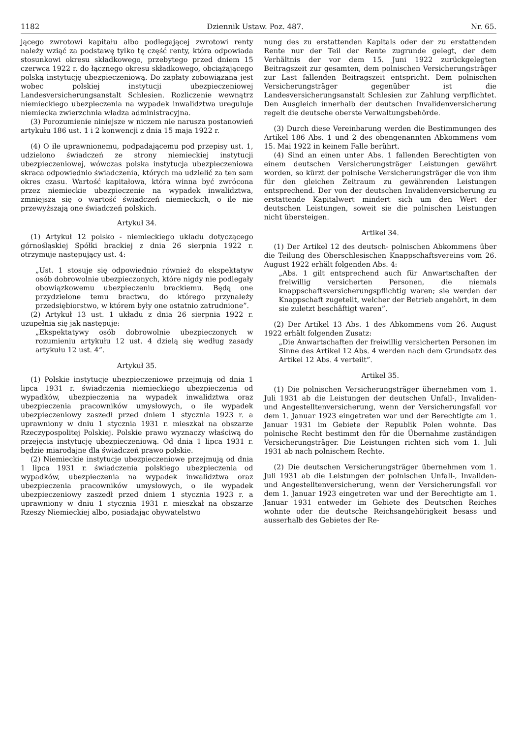1182 Dziennik Ustaw. Poz. 487. Nr. 65.
jącego zwrotowi kapitału albo podlegającej zwrotowi renty należy wziąć za podstawę tylko tę część renty, która odpowiada stosunkowi okresu składkowego, przebytego przed dniem 15 czerwca 1922 r. do łącznego okresu składkowego, obciążającego polską instytucję ubezpieczeniową. Do zapłaty zobowiązana jest wobec polskiej instytucji ubezpieczeniowej Landesversicherungsanstalt Schlesien. Rozliczenie wewnątrz niemieckiego ubezpieczenia na wypadek inwalidztwa ureguluje niemiecka zwierzchnia władza administracyjna.
(3) Porozumienie niniejsze w niczem nie narusza postanowień artykułu 186 ust. 1 i 2 konwencji z dnia 15 maja 1922 r.
(4) O ile uprawnionemu, podpadającemu pod przepisy ust. 1, udzielono świadczeń ze strony niemieckiej instytucji ubezpieczeniowej, wówczas polska instytucja ubezpieczeniowa skraca odpowiednio świadczenia, których ma udzielić za ten sam okres czasu. Wartość kapitałowa, która winna być zwrócona przez niemieckie ubezpieczenie na wypadek inwalidztwa, zmniejsza się o wartość świadczeń niemieckich, o ile nie przewyższają one świadczeń polskich.
Artykuł 34.
(1) Artykuł 12 polsko - niemieckiego układu dotyczącego górnośląskiej Spółki brackiej z dnia 26 sierpnia 1922 r. otrzymuje następujący ust. 4:
„Ust. 1 stosuje się odpowiednio również do ekspektatyw osób dobrowolnie ubezpieczonych, które nigdy nie podlegały obowiązkowemu ubezpieczeniu brackiemu. Będą one przydzielone temu bractwu, do którego przynależy przedsiębiorstwo, w którem były one ostatnio zatrudnione”.
(2) Artykuł 13 ust. 1 układu z dnia 26 sierpnia 1922 r. uzupełnia się jak następuje:
„Ekspektatywy osób dobrowolnie ubezpieczonych w rozumieniu artykułu 12 ust. 4 dzielą się według zasady artykułu 12 ust. 4”.
Artykuł 35.
(1) Polskie instytucje ubezpieczeniowe przejmują od dnia 1 lipca 1931 r. świadczenia niemieckiego ubezpieczenia od wypadków, ubezpieczenia na wypadek inwalidztwa oraz ubezpieczenia pracowników umysłowych, o ile wypadek ubezpieczeniowy zaszedł przed dniem 1 stycznia 1923 r. a uprawniony w dniu 1 stycznia 1931 r. mieszkał na obszarze Rzeczypospolitej Polskiej. Polskie prawo wyznaczy właściwą do przejęcia instytucję ubezpieczeniową. Od dnia 1 lipca 1931 r. będzie miarodajne dla świadczeń prawo polskie.
(2) Niemieckie instytucje ubezpieczeniowe przejmują od dnia 1 lipca 1931 r. świadczenia polskiego ubezpieczenia od wypadków, ubezpieczenia na wypadek inwalidztwa oraz ubezpieczenia pracowników umysłowych, o ile wypadek ubezpieczeniowy zaszedł przed dniem 1 stycznia 1923 r. a uprawniony w dniu 1 stycznia 1931 r. mieszkał na obszarze Rzeszy Niemieckiej albo, posiadając obywatelstwo
nung des zu erstattenden Kapitals oder der zu erstattenden Rente nur der Teil der Rente zugrunde gelegt, der dem Verhältnis der vor dem 15. Juni 1922 zurückgelegten Beitragszeit zur gesamten, dem polnischen Versicherungsträger zur Last fallenden Beitragszeit entspricht. Dem polnischen Versicherungsträger gegenüber ist die Landesversicherungsanstalt Schlesien zur Zahlung verpflichtet. Den Ausgleich innerhalb der deutschen Invalidenversicherung regelt die deutsche oberste Verwaltungsbehörde.
(3) Durch diese Vereinbarung werden die Bestimmungen des Artikel 186 Abs. 1 und 2 des obengenannten Abkommens vom 15. Mai 1922 in keinem Falle berührt.
(4) Sind an einen unter Abs. 1 fallenden Berechtigten von einem deutschen Versicherungsträger Leistungen gewährt worden, so kürzt der polnische Versicherungsträger die von ihm für den gleichen Zeitraum zu gewährenden Leistungen entsprechend. Der von der deutschen Invalidenversicherung zu erstattende Kapitalwert mindert sich um den Wert der deutschen Leistungen, soweit sie die polnischen Leistungen nicht übersteigen.
Artikel 34.
(1) Der Artikel 12 des deutsch- polnischen Abkommens über die Teilung des Oberschlesischen Knappschaftsvereins vom 26. August 1922 erhält folgenden Abs. 4:
„Abs. 1 gilt entsprechend auch für Anwartschaften der freiwillig versicherten Personen, die niemals knappschaftsversicherungspflichtig waren; sie werden der Knappschaft zugeteilt, welcher der Betrieb angehört, in dem sie zuletzt beschäftigt waren”.
(2) Der Artikel 13 Abs. 1 des Abkommens vom 26. August 1922 erhält folgenden Zusatz:
„Die Anwartschaften der freiwillig versicherten Personen im Sinne des Artikel 12 Abs. 4 werden nach dem Grundsatz des Artikel 12 Abs. 4 verteilt”.
Artikel 35.
(1) Die polnischen Versicherungsträger übernehmen vom 1. Juli 1931 ab die Leistungen der deutschen Unfall-, Invaliden- und Angestelltenversicherung, wenn der Versicherungsfall vor dem 1. Januar 1923 eingetreten war und der Berechtigte am 1. Januar 1931 im Gebiete der Republik Polen wohnte. Das polnische Recht bestimmt den für die Übernahme zuständigen Versicherungsträger. Die Leistungen richten sich vom 1. Juli 1931 ab nach polnischem Rechte.
(2) Die deutschen Versicherungsträger übernehmen vom 1. Juli 1931 ab die Leistungen der polnischen Unfall-, Invaliden- und Angestelltenversicherung, wenn der Versicherungsfall vor dem 1. Januar 1923 eingetreten war und der Berechtigte am 1. Januar 1931 entweder im Gebiete des Deutschen Reiches wohnte oder die deutsche Reichsangehörigkeit besass und ausserhalb des Gebietes der Re-